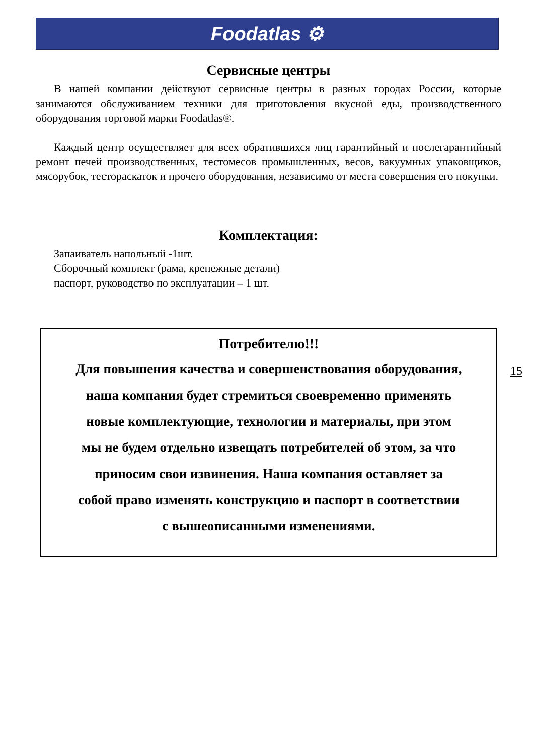Foodatlas ⚙
Сервисные центры
В нашей компании действуют сервисные центры в разных городах России, которые занимаются обслуживанием техники для приготовления вкусной еды, производственного оборудования торговой марки Foodatlas®.
Каждый центр осуществляет для всех обратившихся лиц гарантийный и послегарантийный ремонт печей производственных, тестомесов промышленных, весов, вакуумных упаковщиков, мясорубок, тестораскаток и прочего оборудования, независимо от места совершения его покупки.
Комплектация:
Запаиватель напольный -1шт.
Сборочный комплект (рама, крепежные детали)
паспорт, руководство по эксплуатации – 1 шт.
Потребителю!!!
Для повышения качества и совершенствования оборудования,
наша компания будет стремиться своевременно применять
новые комплектующие, технологии и материалы, при этом
мы не будем отдельно извещать потребителей об этом, за что
приносим свои извинения. Наша компания оставляет за
собой право изменять конструкцию и паспорт в соответствии
с вышеописанными изменениями.
15